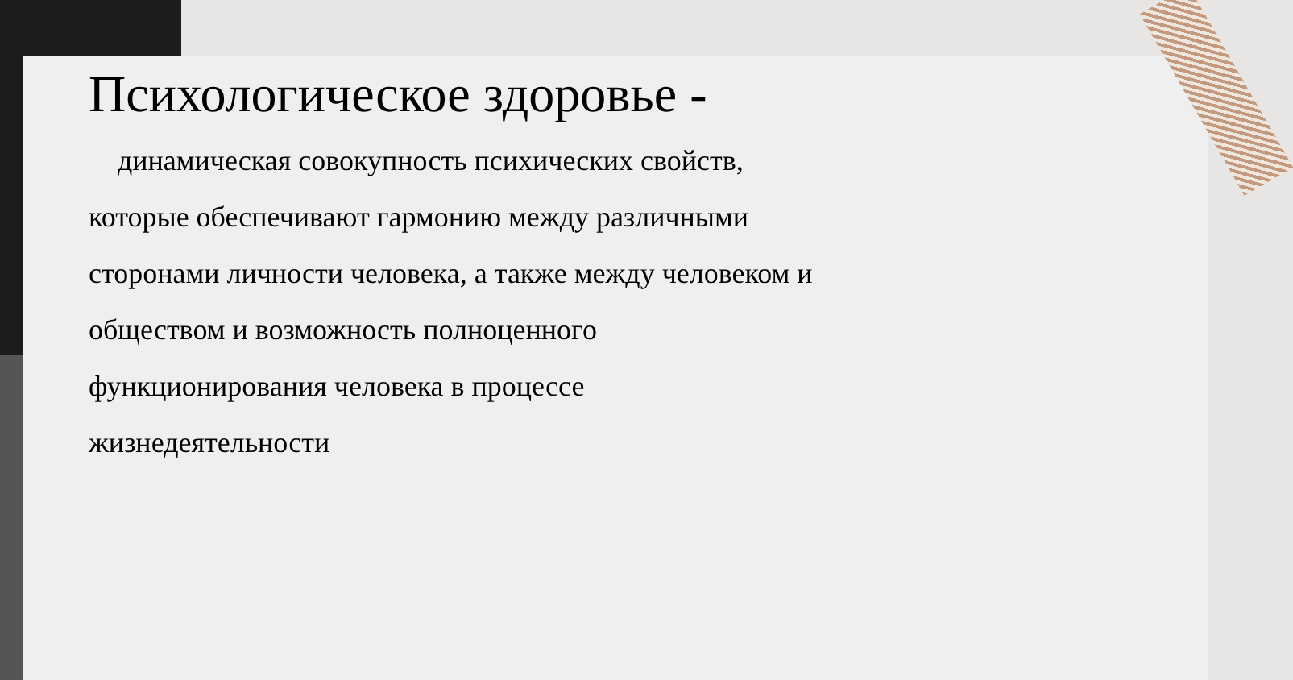Психологическое здоровье -
динамическая совокупность психических свойств, которые обеспечивают гармонию между различными сторонами личности человека, а также между человеком и обществом и возможность полноценного функционирования человека в процессе жизнедеятельности